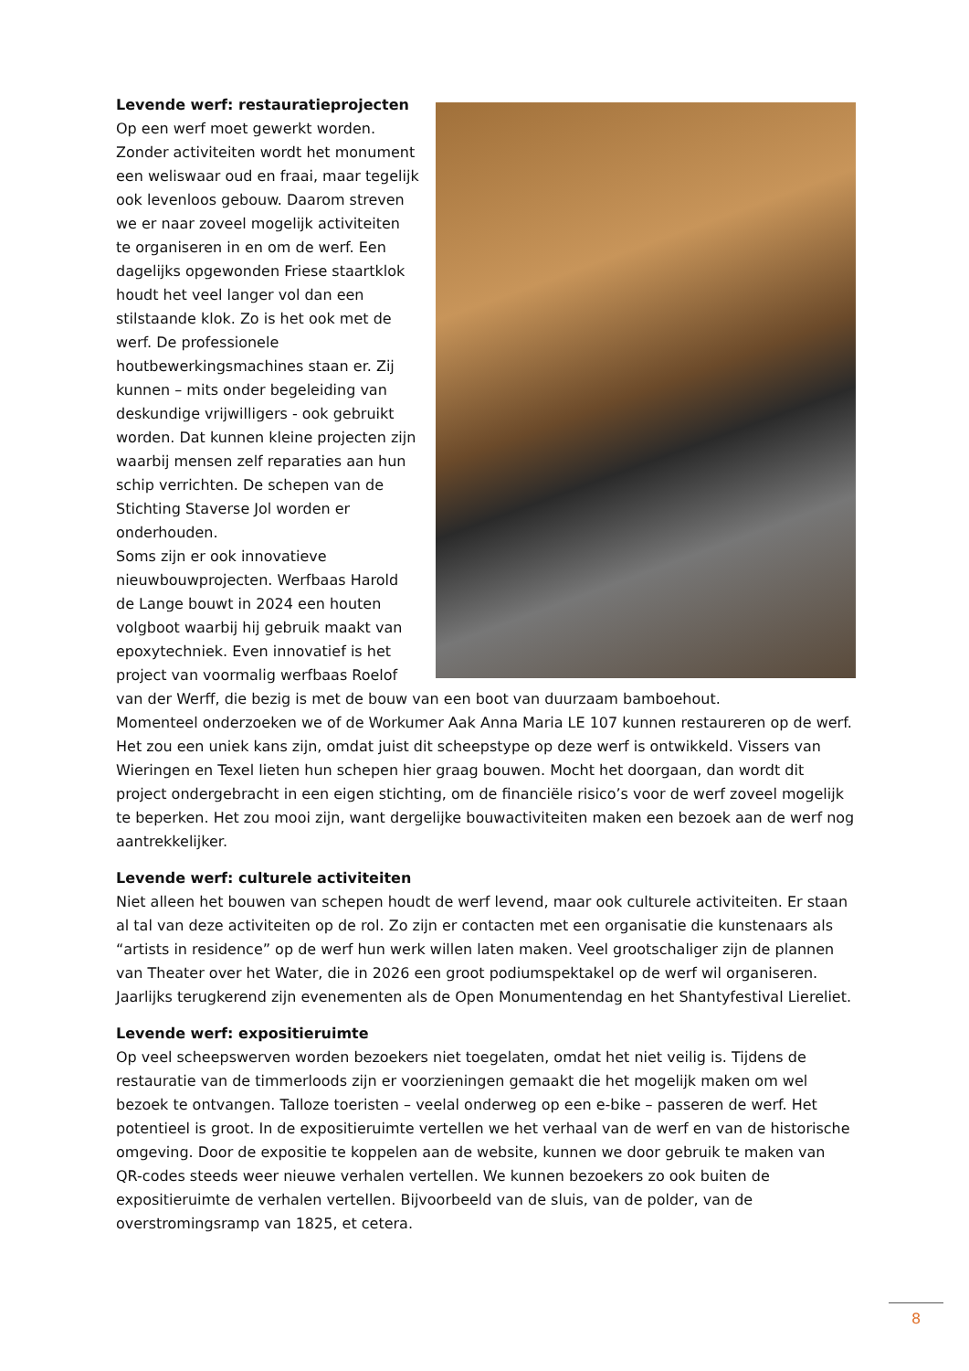Levende werf: restauratieprojecten
Op een werf moet gewerkt worden. Zonder activiteiten wordt het monument een weliswaar oud en fraai, maar tegelijk ook levenloos gebouw. Daarom streven we er naar zoveel mogelijk activiteiten te organiseren in en om de werf. Een dagelijks opgewonden Friese staartklok houdt het veel langer vol dan een stilstaande klok. Zo is het ook met de werf. De professionele houtbewerkingsmachines staan er. Zij kunnen – mits onder begeleiding van deskundige vrijwilligers - ook gebruikt worden. Dat kunnen kleine projecten zijn waarbij mensen zelf reparaties aan hun schip verrichten. De schepen van de Stichting Staverse Jol worden er onderhouden.
Soms zijn er ook innovatieve nieuwbouwprojecten. Werfbaas Harold de Lange bouwt in 2024 een houten volgboot waarbij hij gebruik maakt van epoxytechniek. Even innovatief is het project van voormalig werfbaas Roelof van der Werff, die bezig is met de bouw van een boot van duurzaam bamboehout.
Momenteel onderzoeken we of de Workumer Aak Anna Maria LE 107 kunnen restaureren op de werf. Het zou een uniek kans zijn, omdat juist dit scheepstype op deze werf is ontwikkeld. Vissers van Wieringen en Texel lieten hun schepen hier graag bouwen. Mocht het doorgaan, dan wordt dit project ondergebracht in een eigen stichting, om de financiële risico’s voor de werf zoveel mogelijk te beperken. Het zou mooi zijn, want dergelijke bouwactiviteiten maken een bezoek aan de werf nog aantrekkelijker.
Levende werf: culturele activiteiten
Niet alleen het bouwen van schepen houdt de werf levend, maar ook culturele activiteiten. Er staan al tal van deze activiteiten op de rol. Zo zijn er contacten met een organisatie die kunstenaars als “artists in residence” op de werf hun werk willen laten maken. Veel grootschaliger zijn de plannen van Theater over het Water, die in 2026 een groot podiumspektakel op de werf wil organiseren. Jaarlijks terugkerend zijn evenementen als de Open Monumentendag en het Shantyfestival Liereliet.
Levende werf: expositieruimte
Op veel scheepswerven worden bezoekers niet toegelaten, omdat het niet veilig is. Tijdens de restauratie van de timmerloods zijn er voorzieningen gemaakt die het mogelijk maken om wel bezoek te ontvangen. Talloze toeristen – veelal onderweg op een e-bike – passeren de werf. Het potentieel is groot. In de expositieruimte vertellen we het verhaal van de werf en van de historische omgeving. Door de expositie te koppelen aan de website, kunnen we door gebruik te maken van QR-codes steeds weer nieuwe verhalen vertellen. We kunnen bezoekers zo ook buiten de expositieruimte de verhalen vertellen. Bijvoorbeeld van de sluis, van de polder, van de overstromingsramp van 1825, et cetera.
8